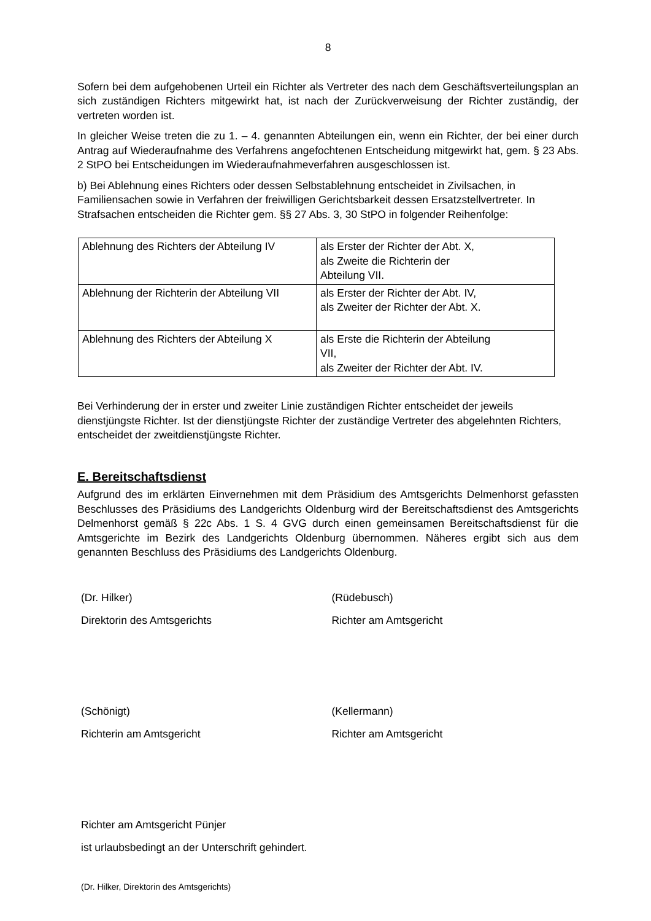8
Sofern bei dem aufgehobenen Urteil ein Richter als Vertreter des nach dem Geschäftsverteilungsplan an sich zuständigen Richters mitgewirkt hat, ist nach der Zurückverweisung der Richter zuständig, der vertreten worden ist.
In gleicher Weise treten die zu 1. – 4. genannten Abteilungen ein, wenn ein Richter, der bei einer durch Antrag auf Wiederaufnahme des Verfahrens angefochtenen Entscheidung mitgewirkt hat, gem. § 23 Abs. 2 StPO bei Entscheidungen im Wiederaufnahmeverfahren ausgeschlossen ist.
b) Bei Ablehnung eines Richters oder dessen Selbstablehnung entscheidet in Zivilsachen, in Familiensachen sowie in Verfahren der freiwilligen Gerichtsbarkeit dessen Ersatzstellvertreter. In Strafsachen entscheiden die Richter gem. §§ 27 Abs. 3, 30 StPO in folgender Reihenfolge:
| Ablehnung des Richters der Abteilung IV | als Erster der Richter der Abt. X, als Zweite die Richterin der Abteilung VII. |
| Ablehnung der Richterin der Abteilung VII | als Erster der Richter der Abt. IV, als Zweiter der Richter der Abt. X. |
| Ablehnung des Richters der Abteilung X | als Erste die Richterin der Abteilung VII, als Zweiter der Richter der Abt. IV. |
Bei Verhinderung der in erster und zweiter Linie zuständigen Richter entscheidet der jeweils dienstjüngste Richter. Ist der dienstjüngste Richter der zuständige Vertreter des abgelehnten Richters, entscheidet der zweitdienstjüngste Richter.
E. Bereitschaftsdienst
Aufgrund des im erklärten Einvernehmen mit dem Präsidium des Amtsgerichts Delmenhorst gefassten Beschlusses des Präsidiums des Landgerichts Oldenburg wird der Bereitschaftsdienst des Amtsgerichts Delmenhorst gemäß § 22c Abs. 1 S. 4 GVG durch einen gemeinsamen Bereitschaftsdienst für die Amtsgerichte im Bezirk des Landgerichts Oldenburg übernommen. Näheres ergibt sich aus dem genannten Beschluss des Präsidiums des Landgerichts Oldenburg.
(Dr. Hilker)
Direktorin des Amtsgerichts
(Rüdebusch)
Richter am Amtsgericht
(Schönigt)
Richterin am Amtsgericht
(Kellermann)
Richter am Amtsgericht
Richter am Amtsgericht Pünjer
ist urlaubsbedingt an der Unterschrift gehindert.
(Dr. Hilker, Direktorin des Amtsgerichts)